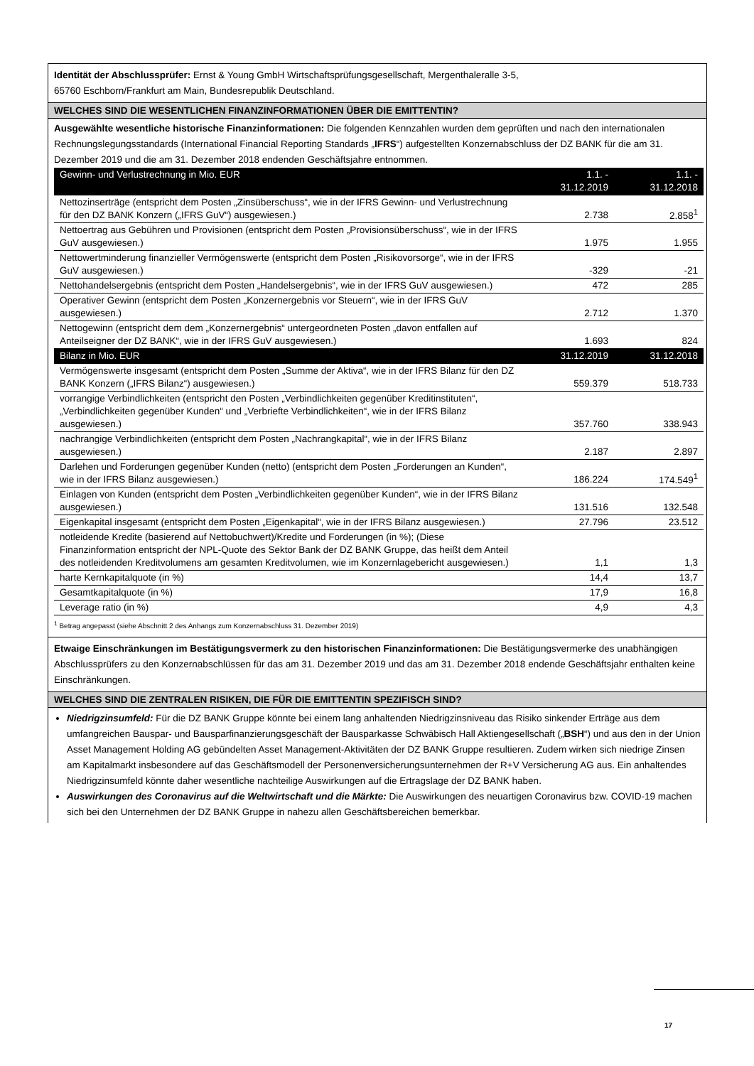Identität der Abschlussprüfer: Ernst & Young GmbH Wirtschaftsprüfungsgesellschaft, Mergenthaleralle 3-5,
65760 Eschborn/Frankfurt am Main, Bundesrepublik Deutschland.
WELCHES SIND DIE WESENTLICHEN FINANZINFORMATIONEN ÜBER DIE EMITTENTIN?
Ausgewählte wesentliche historische Finanzinformationen: Die folgenden Kennzahlen wurden dem geprüften und nach den internationalen Rechnungslegungsstandards (International Financial Reporting Standards „IFRS“) aufgestellten Konzernabschluss der DZ BANK für die am 31. Dezember 2019 und die am 31. Dezember 2018 endenden Geschäftsjahre entnommen.
| Gewinn- und Verlustrechnung in Mio. EUR | 1.1. - 31.12.2019 | 1.1. - 31.12.2018 |
| --- | --- | --- |
| Nettozinserträge (entspricht dem Posten „Zinsüberschuss“, wie in der IFRS Gewinn- und Verlustrechnung für den DZ BANK Konzern („IFRS GuV“) ausgewiesen.) | 2.738 | 2.858<sup>1</sup> |
| Nettoertrag aus Gebühren und Provisionen (entspricht dem Posten „Provisionsüberschuss“, wie in der IFRS GuV ausgewiesen.) | 1.975 | 1.955 |
| Nettowertminderung finanzieller Vermögenswerte (entspricht dem Posten „Risikovorsorge“, wie in der IFRS GuV ausgewiesen.) | -329 | -21 |
| Nettohandelsergebnis (entspricht dem Posten „Handelsergebnis“, wie in der IFRS GuV ausgewiesen.) | 472 | 285 |
| Operativer Gewinn (entspricht dem Posten „Konzernergebnis vor Steuern“, wie in der IFRS GuV ausgewiesen.) | 2.712 | 1.370 |
| Nettogewinn (entspricht dem dem „Konzernergebnis“ untergeordneten Posten „davon entfallen auf Anteilseigner der DZ BANK“, wie in der IFRS GuV ausgewiesen.) | 1.693 | 824 |
| Bilanz in Mio. EUR | 31.12.2019 | 31.12.2018 |
| Vermögenswerte insgesamt (entspricht dem Posten „Summe der Aktiva“, wie in der IFRS Bilanz für den DZ BANK Konzern („IFRS Bilanz“) ausgewiesen.) | 559.379 | 518.733 |
| vorrangige Verbindlichkeiten (entspricht den Posten „Verbindlichkeiten gegenüber Kreditinstituten“, „Verbindlichkeiten gegenüber Kunden“ und „Verbriefte Verbindlichkeiten“, wie in der IFRS Bilanz ausgewiesen.) | 357.760 | 338.943 |
| nachrangige Verbindlichkeiten (entspricht dem Posten „Nachrangkapital“, wie in der IFRS Bilanz ausgewiesen.) | 2.187 | 2.897 |
| Darlehen und Forderungen gegenüber Kunden (netto) (entspricht dem Posten „Forderungen an Kunden“, wie in der IFRS Bilanz ausgewiesen.) | 186.224 | 174.549<sup>1</sup> |
| Einlagen von Kunden (entspricht dem Posten „Verbindlichkeiten gegenüber Kunden“, wie in der IFRS Bilanz ausgewiesen.) | 131.516 | 132.548 |
| Eigenkapital insgesamt (entspricht dem Posten „Eigenkapital“, wie in der IFRS Bilanz ausgewiesen.) | 27.796 | 23.512 |
| notleidende Kredite (basierend auf Nettobuchwert)/Kredite und Forderungen (in %); (Diese Finanzinformation entspricht der NPL-Quote des Sektor Bank der DZ BANK Gruppe, das heißt dem Anteil des notleidenden Kreditvolumens am gesamten Kreditvolumen, wie im Konzernlagebericht ausgewiesen.) | 1,1 | 1,3 |
| harte Kernkapitalquote (in %) | 14,4 | 13,7 |
| Gesamtkapitalquote (in %) | 17,9 | 16,8 |
| Leverage ratio (in %) | 4,9 | 4,3 |
<sup>1</sup> Betrag angepasst (siehe Abschnitt 2 des Anhangs zum Konzernabschluss 31. Dezember 2019)
Etwaige Einschränkungen im Bestätigungsvermerk zu den historischen Finanzinformationen: Die Bestätigungsvermerke des unabhängigen Abschlussprüfers zu den Konzernabschlüssen für das am 31. Dezember 2019 und das am 31. Dezember 2018 endende Geschäftsjahr enthalten keine Einschränkungen.
WELCHES SIND DIE ZENTRALEN RISIKEN, DIE FÜR DIE EMITTENTIN SPEZIFISCH SIND?
Niedrigzinsumfeld: Für die DZ BANK Gruppe könnte bei einem lang anhaltenden Niedrigzinsniveau das Risiko sinkender Erträge aus dem umfangreichen Bauspar- und Bausparfinanzierungsgeschäft der Bausparkasse Schwäbisch Hall Aktiengesellschaft („BSH“) und aus den in der Union Asset Management Holding AG gebündelten Asset Management-Aktivitäten der DZ BANK Gruppe resultieren. Zudem wirken sich niedrige Zinsen am Kapitalmarkt insbesondere auf das Geschäftsmodell der Personenversicherungsunternehmen der R+V Versicherung AG aus. Ein anhaltendes Niedrigzinsumfeld könnte daher wesentliche nachteilige Auswirkungen auf die Ertragslage der DZ BANK haben.
Auswirkungen des Coronavirus auf die Weltwirtschaft und die Märkte: Die Auswirkungen des neuartigen Coronavirus bzw. COVID-19 machen sich bei den Unternehmen der DZ BANK Gruppe in nahezu allen Geschäftsbereichen bemerkbar.
17